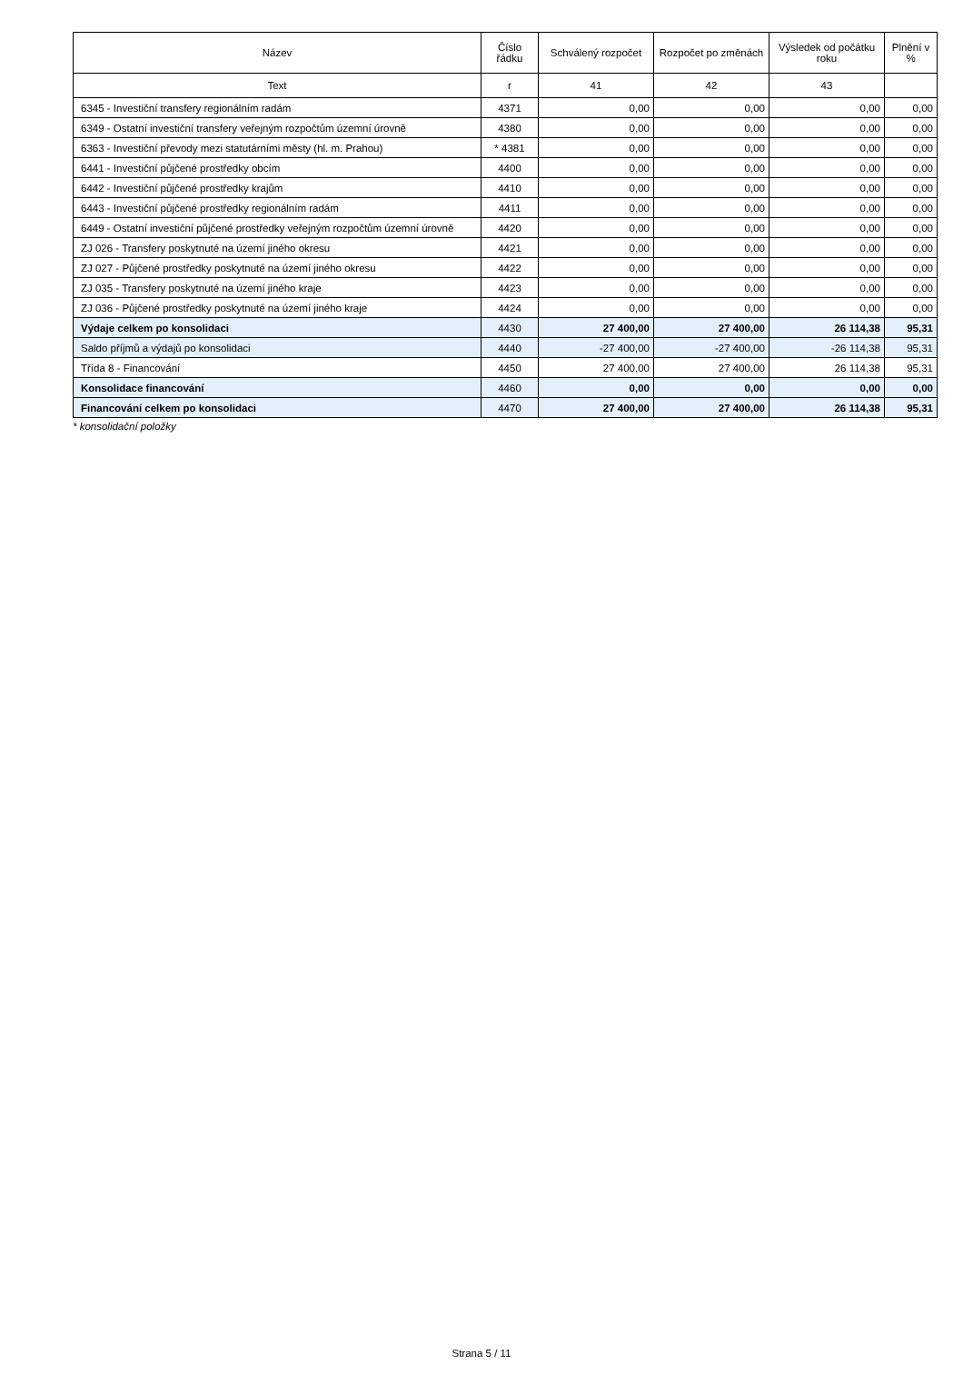| Název | Číslo řádku | Schválený rozpočet | Rozpočet po změnách | Výsledek od počátku roku | Plnění v % |
| --- | --- | --- | --- | --- | --- |
| Text | r | 41 | 42 | 43 | |
| 6345 - Investiční transfery regionálním radám | 4371 | 0,00 | 0,00 | 0,00 | 0,00 |
| 6349 - Ostatní investiční transfery veřejným rozpočtům územní úrovně | 4380 | 0,00 | 0,00 | 0,00 | 0,00 |
| 6363 - Investiční převody mezi statutárními městy (hl. m. Prahou) | * 4381 | 0,00 | 0,00 | 0,00 | 0,00 |
| 6441 - Investiční půjčené prostředky obcím | 4400 | 0,00 | 0,00 | 0,00 | 0,00 |
| 6442 - Investiční půjčené prostředky krajům | 4410 | 0,00 | 0,00 | 0,00 | 0,00 |
| 6443 - Investiční půjčené prostředky regionálním radám | 4411 | 0,00 | 0,00 | 0,00 | 0,00 |
| 6449 - Ostatní investiční půjčené prostředky veřejným rozpočtům územní úrovně | 4420 | 0,00 | 0,00 | 0,00 | 0,00 |
| ZJ 026 - Transfery poskytnuté na území jiného okresu | 4421 | 0,00 | 0,00 | 0,00 | 0,00 |
| ZJ 027 - Půjčené prostředky poskytnuté na území jiného okresu | 4422 | 0,00 | 0,00 | 0,00 | 0,00 |
| ZJ 035 - Transfery poskytnuté na území jiného kraje | 4423 | 0,00 | 0,00 | 0,00 | 0,00 |
| ZJ 036 - Půjčené prostředky poskytnuté na území jiného kraje | 4424 | 0,00 | 0,00 | 0,00 | 0,00 |
| Výdaje celkem po konsolidaci | 4430 | 27 400,00 | 27 400,00 | 26 114,38 | 95,31 |
| Saldo příjmů a výdajů po konsolidaci | 4440 | -27 400,00 | -27 400,00 | -26 114,38 | 95,31 |
| Třída 8 - Financování | 4450 | 27 400,00 | 27 400,00 | 26 114,38 | 95,31 |
| Konsolidace financování | 4460 | 0,00 | 0,00 | 0,00 | 0,00 |
| Financování celkem po konsolidaci | 4470 | 27 400,00 | 27 400,00 | 26 114,38 | 95,31 |
* konsolidační položky
Strana 5 / 11